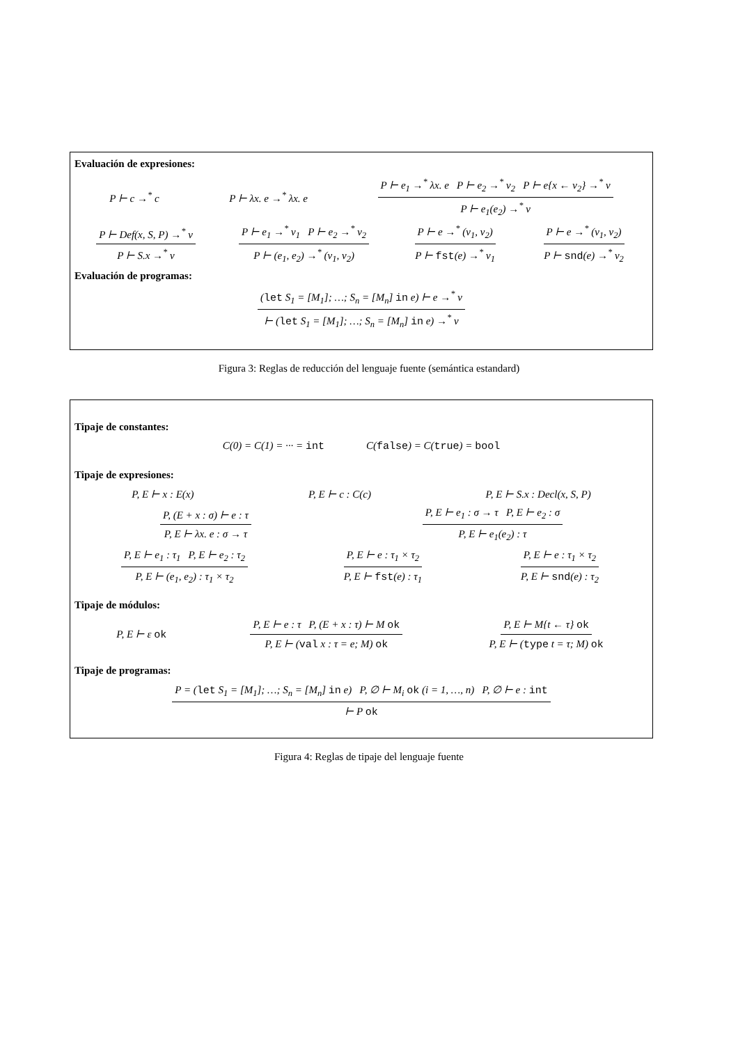Evaluación de expresiones:
P ⊢ c →<sup>*</sup> c P ⊢ λx. e →<sup>*</sup> λx. e P ⊢ e<sub>1</sub> →<sup>*</sup> λx. e P ⊢ e<sub>2</sub> →<sup>*</sup> v<sub>2</sub> P ⊢ e{x ← v<sub>2</sub>} →<sup>*</sup> v P ⊢ e<sub>1</sub>(e<sub>2</sub>) →<sup>*</sup> v
P ⊢ Def(x, S, P) →<sup>*</sup> v P ⊢ S.x →<sup>*</sup> v P ⊢ e<sub>1</sub> →<sup>*</sup> v<sub>1</sub> P ⊢ e<sub>2</sub> →<sup>*</sup> v<sub>2</sub> P ⊢ (e<sub>1</sub>, e<sub>2</sub>) →<sup>*</sup> (v<sub>1</sub>, v<sub>2</sub>) P ⊢ e →<sup>*</sup> (v<sub>1</sub>, v<sub>2</sub>) P ⊢ fst(e) →<sup>*</sup> v<sub>1</sub> P ⊢ e →<sup>*</sup> (v<sub>1</sub>, v<sub>2</sub>) P ⊢ snd(e) →<sup>*</sup> v<sub>2</sub>
Evaluación de programas:
(let S<sub>1</sub> = [M<sub>1</sub>]; …; S<sub>n</sub> = [M<sub>n</sub>] in e) ⊢ e →<sup>*</sup> v ⊢ (let S<sub>1</sub> = [M<sub>1</sub>]; …; S<sub>n</sub> = [M<sub>n</sub>] in e) →<sup>*</sup> v
Figura 3: Reglas de reducción del lenguaje fuente (semántica estandard)
Tipaje de constantes:
C(0) = C(1) = ··· = int C(false) = C(true) = bool
Tipaje de expresiones:
P, E ⊢ x : E(x) P, E ⊢ c : C(c) P, E ⊢ S.x : Decl(x, S, P)
P, (E + x : σ) ⊢ e : τ P, E ⊢ λx. e : σ → τ P, E ⊢ e<sub>1</sub> : σ → τ P, E ⊢ e<sub>2</sub> : σ P, E ⊢ e<sub>1</sub>(e<sub>2</sub>) : τ
P, E ⊢ e<sub>1</sub> : τ<sub>1</sub> P, E ⊢ e<sub>2</sub> : τ<sub>2</sub> P, E ⊢ (e<sub>1</sub>, e<sub>2</sub>) : τ<sub>1</sub> × τ<sub>2</sub> P, E ⊢ e : τ<sub>1</sub> × τ<sub>2</sub> P, E ⊢ fst(e) : τ<sub>1</sub> P, E ⊢ e : τ<sub>1</sub> × τ<sub>2</sub> P, E ⊢ snd(e) : τ<sub>2</sub>
Tipaje de módulos:
P, E ⊢ ε ok P, E ⊢ e : τ P, (E + x : τ) ⊢ M ok P, E ⊢ (val x : τ = e; M) ok P, E ⊢ M{t ← τ} ok P, E ⊢ (type t = τ; M) ok
Tipaje de programas:
P = (let S<sub>1</sub> = [M<sub>1</sub>]; …; S<sub>n</sub> = [M<sub>n</sub>] in e) P, ∅ ⊢ M<sub>i</sub> ok (i = 1, …, n) P, ∅ ⊢ e : int ⊢ P ok
Figura 4: Reglas de tipaje del lenguaje fuente